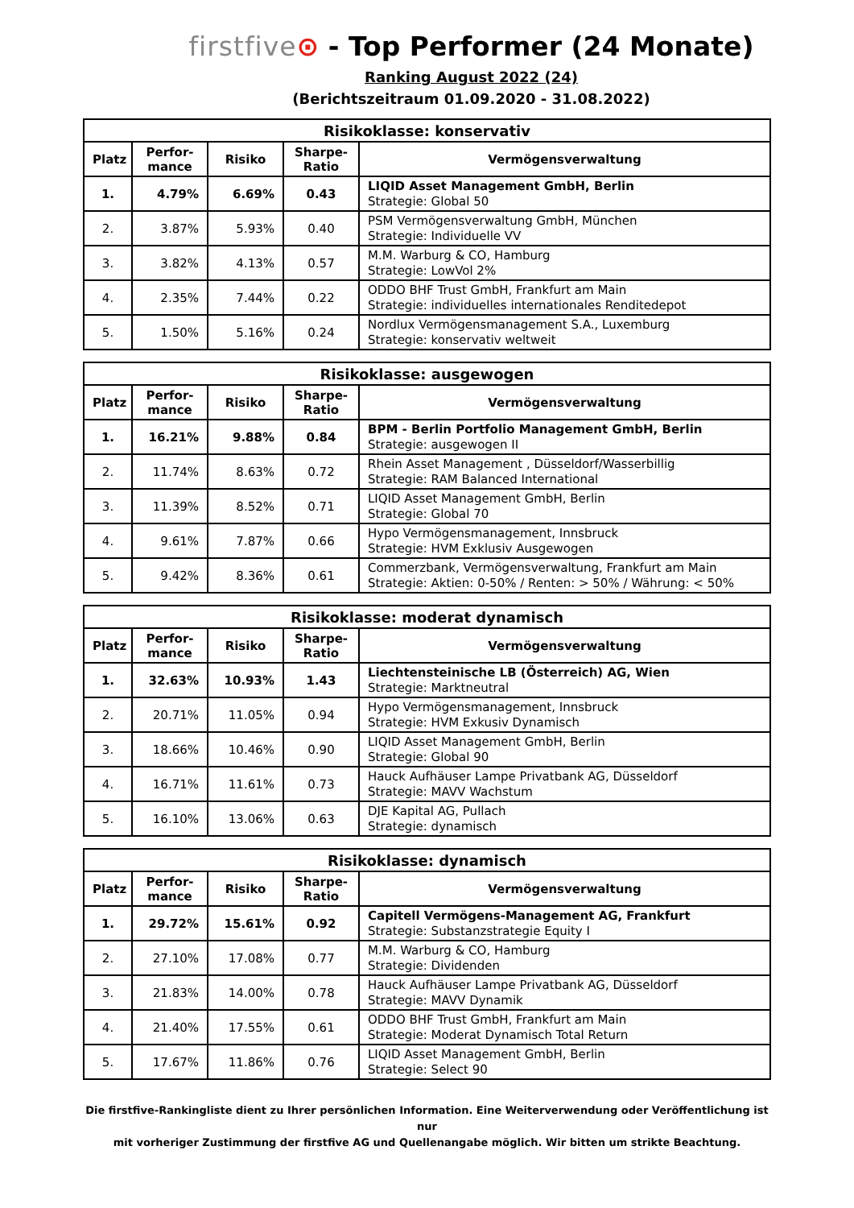firstfive⊙ - Top Performer (24 Monate)
Ranking August 2022 (24)
(Berichtszeitraum 01.09.2020 - 31.08.2022)
| Risikoklasse: konservativ | | | | |
| --- | --- | --- | --- | --- |
| Platz | Perfor- mance | Risiko | Sharpe- Ratio | Vermögensverwaltung |
| 1. | 4.79% | 6.69% | 0.43 | LIQID Asset Management GmbH, Berlin Strategie: Global 50 |
| 2. | 3.87% | 5.93% | 0.40 | PSM Vermögensverwaltung GmbH, München Strategie: Individuelle VV |
| 3. | 3.82% | 4.13% | 0.57 | M.M. Warburg & CO, Hamburg Strategie: LowVol 2% |
| 4. | 2.35% | 7.44% | 0.22 | ODDO BHF Trust GmbH, Frankfurt am Main Strategie: individuelles internationales Renditedepot |
| 5. | 1.50% | 5.16% | 0.24 | Nordlux Vermögensmanagement S.A., Luxemburg Strategie: konservativ weltweit |
| Risikoklasse: ausgewogen | | | | |
| --- | --- | --- | --- | --- |
| Platz | Perfor- mance | Risiko | Sharpe- Ratio | Vermögensverwaltung |
| 1. | 16.21% | 9.88% | 0.84 | BPM - Berlin Portfolio Management GmbH, Berlin Strategie: ausgewogen II |
| 2. | 11.74% | 8.63% | 0.72 | Rhein Asset Management , Düsseldorf/Wasserbillig Strategie: RAM Balanced International |
| 3. | 11.39% | 8.52% | 0.71 | LIQID Asset Management GmbH, Berlin Strategie: Global 70 |
| 4. | 9.61% | 7.87% | 0.66 | Hypo Vermögensmanagement, Innsbruck Strategie: HVM Exklusiv Ausgewogen |
| 5. | 9.42% | 8.36% | 0.61 | Commerzbank, Vermögensverwaltung, Frankfurt am Main Strategie: Aktien: 0-50% / Renten: > 50% / Währung: < 50% |
| Risikoklasse: moderat dynamisch | | | | |
| --- | --- | --- | --- | --- |
| Platz | Perfor- mance | Risiko | Sharpe- Ratio | Vermögensverwaltung |
| 1. | 32.63% | 10.93% | 1.43 | Liechtensteinische LB (Österreich) AG, Wien Strategie: Marktneutral |
| 2. | 20.71% | 11.05% | 0.94 | Hypo Vermögensmanagement, Innsbruck Strategie: HVM Exkusiv Dynamisch |
| 3. | 18.66% | 10.46% | 0.90 | LIQID Asset Management GmbH, Berlin Strategie: Global 90 |
| 4. | 16.71% | 11.61% | 0.73 | Hauck Aufhäuser Lampe Privatbank AG, Düsseldorf Strategie: MAVV Wachstum |
| 5. | 16.10% | 13.06% | 0.63 | DJE Kapital AG, Pullach Strategie: dynamisch |
| Risikoklasse: dynamisch | | | | |
| --- | --- | --- | --- | --- |
| Platz | Perfor- mance | Risiko | Sharpe- Ratio | Vermögensverwaltung |
| 1. | 29.72% | 15.61% | 0.92 | Capitell Vermögens-Management AG, Frankfurt Strategie: Substanzstrategie Equity I |
| 2. | 27.10% | 17.08% | 0.77 | M.M. Warburg & CO, Hamburg Strategie: Dividenden |
| 3. | 21.83% | 14.00% | 0.78 | Hauck Aufhäuser Lampe Privatbank AG, Düsseldorf Strategie: MAVV Dynamik |
| 4. | 21.40% | 17.55% | 0.61 | ODDO BHF Trust GmbH, Frankfurt am Main Strategie: Moderat Dynamisch Total Return |
| 5. | 17.67% | 11.86% | 0.76 | LIQID Asset Management GmbH, Berlin Strategie: Select 90 |
Die firstfive-Rankingliste dient zu Ihrer persönlichen Information. Eine Weiterverwendung oder Veröffentlichung ist nur
mit vorheriger Zustimmung der firstfive AG und Quellenangabe möglich. Wir bitten um strikte Beachtung.